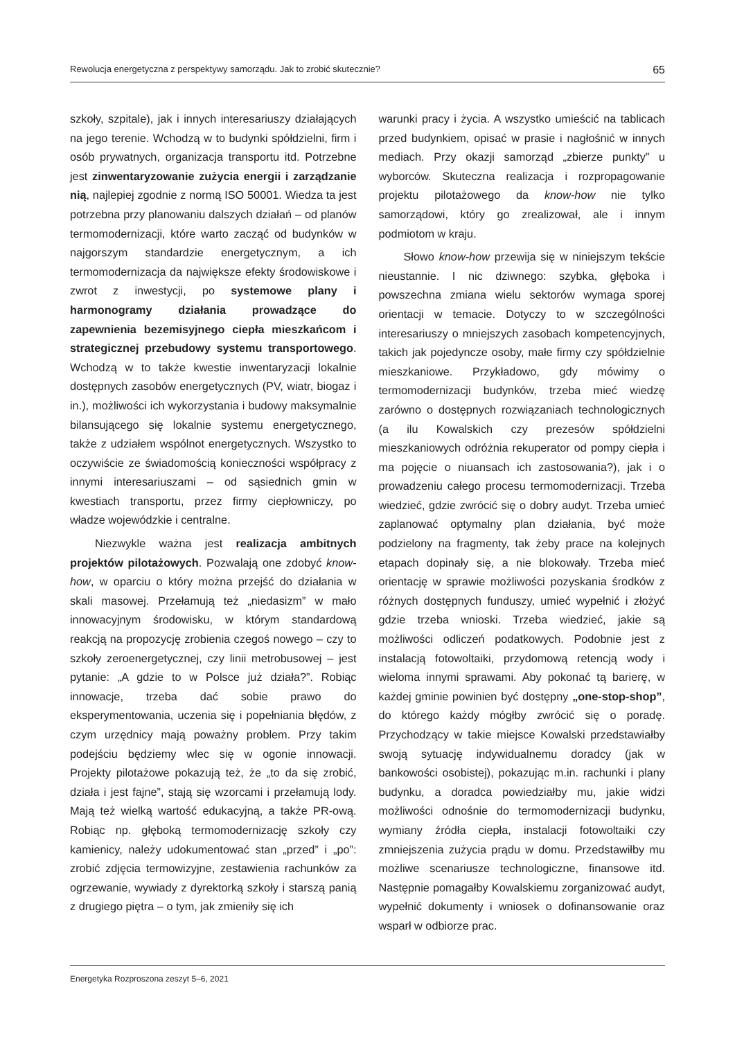Rewolucja energetyczna z perspektywy samorządu. Jak to zrobić skutecznie? 65
szkoły, szpitale), jak i innych interesariuszy działających na jego terenie. Wchodzą w to budynki spółdzielni, firm i osób prywatnych, organizacja transportu itd. Potrzebne jest zinwentaryzowanie zużycia energii i zarządzanie nią, najlepiej zgodnie z normą ISO 50001. Wiedza ta jest potrzebna przy planowaniu dalszych działań – od planów termomodernizacji, które warto zacząć od budynków w najgorszym standardzie energetycznym, a ich termomodernizacja da największe efekty środowiskowe i zwrot z inwestycji, po systemowe plany i harmonogramy działania prowadzące do zapewnienia bezemisyjnego ciepła mieszkańcom i strategicznej przebudowy systemu transportowego. Wchodzą w to także kwestie inwentaryzacji lokalnie dostępnych zasobów energetycznych (PV, wiatr, biogaz i in.), możliwości ich wykorzystania i budowy maksymalnie bilansującego się lokalnie systemu energetycznego, także z udziałem wspólnot energetycznych. Wszystko to oczywiście ze świadomością konieczności współpracy z innymi interesariuszami – od sąsiednich gmin w kwestiach transportu, przez firmy ciepłowniczy, po władze wojewódzkie i centralne.
Niezwykle ważna jest realizacja ambitnych projektów pilotażowych. Pozwalają one zdobyć know-how, w oparciu o który można przejść do działania w skali masowej. Przełamują też „niedasizm” w mało innowacyjnym środowisku, w którym standardową reakcją na propozycję zrobienia czegoś nowego – czy to szkoły zeroenergetycznej, czy linii metrobusowej – jest pytanie: „A gdzie to w Polsce już działa?”. Robiąc innowacje, trzeba dać sobie prawo do eksperymentowania, uczenia się i popełniania błędów, z czym urzędnicy mają poważny problem. Przy takim podejściu będziemy wlec się w ogonie innowacji. Projekty pilotażowe pokazują też, że „to da się zrobić, działa i jest fajne”, stają się wzorcami i przełamują lody. Mają też wielką wartość edukacyjną, a także PR-ową. Robiąc np. głęboką termomodernizację szkoły czy kamienicy, należy udokumentować stan „przed” i „po”: zrobić zdjęcia termowizyjne, zestawienia rachunków za ogrzewanie, wywiady z dyrektorką szkoły i starszą panią z drugiego piętra – o tym, jak zmieniły się ich
warunki pracy i życia. A wszystko umieścić na tablicach przed budynkiem, opisać w prasie i nagłośnić w innych mediach. Przy okazji samorząd „zbierze punkty” u wyborców. Skuteczna realizacja i rozpropagowanie projektu pilotażowego da know-how nie tylko samorządowi, który go zrealizował, ale i innym podmiotom w kraju.
Słowo know-how przewija się w niniejszym tekście nieustannie. I nic dziwnego: szybka, głęboka i powszechna zmiana wielu sektorów wymaga sporej orientacji w temacie. Dotyczy to w szczególności interesariuszy o mniejszych zasobach kompetencyjnych, takich jak pojedyncze osoby, małe firmy czy spółdzielnie mieszkaniowe. Przykładowo, gdy mówimy o termomodernizacji budynków, trzeba mieć wiedzę zarówno o dostępnych rozwiązaniach technologicznych (a ilu Kowalskich czy prezesów spółdzielni mieszkaniowych odróżnia rekuperator od pompy ciepła i ma pojęcie o niuansach ich zastosowania?), jak i o prowadzeniu całego procesu termomodernizacji. Trzeba wiedzieć, gdzie zwrócić się o dobry audyt. Trzeba umieć zaplanować optymalny plan działania, być może podzielony na fragmenty, tak żeby prace na kolejnych etapach dopinały się, a nie blokowały. Trzeba mieć orientację w sprawie możliwości pozyskania środków z różnych dostępnych funduszy, umieć wypełnić i złożyć gdzie trzeba wnioski. Trzeba wiedzieć, jakie są możliwości odliczeń podatkowych. Podobnie jest z instalacją fotowoltaiki, przydomową retencją wody i wieloma innymi sprawami. Aby pokonać tą barierę, w każdej gminie powinien być dostępny „one-stop-shop”, do którego każdy mógłby zwrócić się o poradę. Przychodzący w takie miejsce Kowalski przedstawiałby swoją sytuację indywidualnemu doradcy (jak w bankowości osobistej), pokazując m.in. rachunki i plany budynku, a doradca powiedziałby mu, jakie widzi możliwości odnośnie do termomodernizacji budynku, wymiany źródła ciepła, instalacji fotowoltaiki czy zmniejszenia zużycia prądu w domu. Przedstawiłby mu możliwe scenariusze technologiczne, finansowe itd. Następnie pomagałby Kowalskiemu zorganizować audyt, wypełnić dokumenty i wniosek o dofinansowanie oraz wsparł w odbiorze prac.
Energetyka Rozproszona zeszyt 5–6, 2021